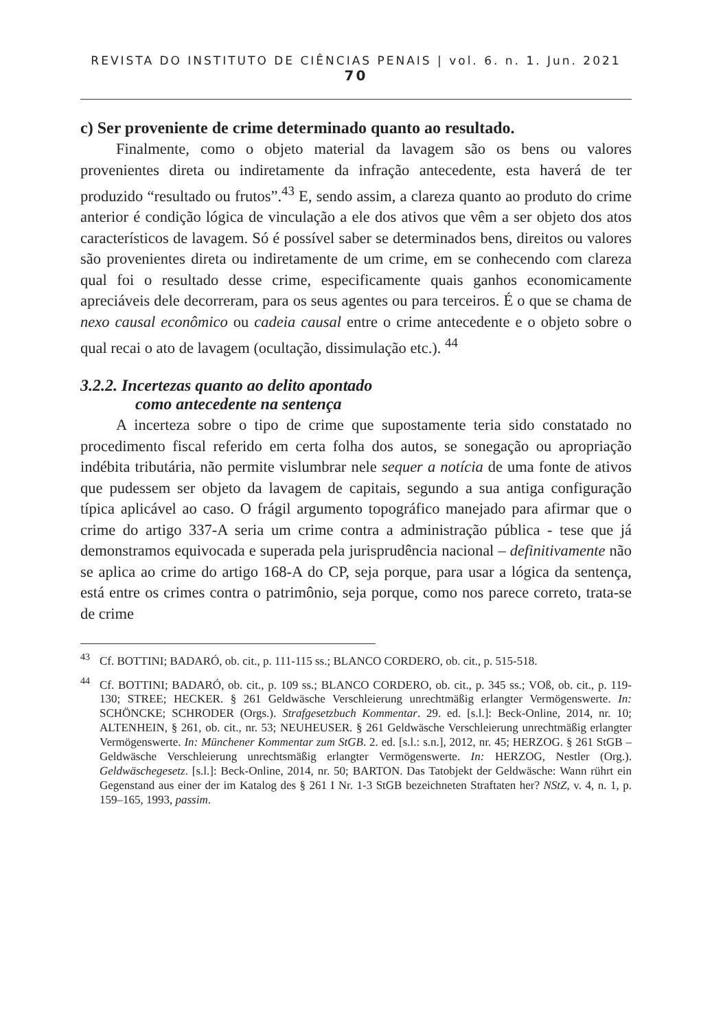REVISTA DO INSTITUTO DE CIÊNCIAS PENAIS | vol. 6. n. 1. Jun. 2021 70
c) Ser proveniente de crime determinado quanto ao resultado.
Finalmente, como o objeto material da lavagem são os bens ou valores provenientes direta ou indiretamente da infração antecedente, esta haverá de ter produzido “resultado ou frutos”.<sup>43</sup> E, sendo assim, a clareza quanto ao produto do crime anterior é condição lógica de vinculação a ele dos ativos que vêm a ser objeto dos atos característicos de lavagem. Só é possível saber se determinados bens, direitos ou valores são provenientes direta ou indiretamente de um crime, em se conhecendo com clareza qual foi o resultado desse crime, especificamente quais ganhos economicamente apreciáveis dele decorreram, para os seus agentes ou para terceiros. É o que se chama de nexo causal econômico ou cadeia causal entre o crime antecedente e o objeto sobre o qual recai o ato de lavagem (ocultação, dissimulação etc.). <sup>44</sup>
3.2.2. Incertezas quanto ao delito apontado
como antecedente na sentença
A incerteza sobre o tipo de crime que supostamente teria sido constatado no procedimento fiscal referido em certa folha dos autos, se sonegação ou apropriação indébita tributária, não permite vislumbrar nele sequer a notícia de uma fonte de ativos que pudessem ser objeto da lavagem de capitais, segundo a sua antiga configuração típica aplicável ao caso. O frágil argumento topográfico manejado para afirmar que o crime do artigo 337-A seria um crime contra a administração pública - tese que já demonstramos equivocada e superada pela jurisprudência nacional – definitivamente não se aplica ao crime do artigo 168-A do CP, seja porque, para usar a lógica da sentença, está entre os crimes contra o patrimônio, seja porque, como nos parece correto, trata-se de crime
<sup>43</sup> Cf. BOTTINI; BADARÓ, ob. cit., p. 111-115 ss.; BLANCO CORDERO, ob. cit., p. 515-518.
<sup>44</sup> Cf. BOTTINI; BADARÓ, ob. cit., p. 109 ss.; BLANCO CORDERO, ob. cit., p. 345 ss.; VOß, ob. cit., p. 119-130; STREE; HECKER. § 261 Geldwäsche Verschleierung unrechtmäßig erlangter Vermögenswerte. In: SCHÖNCKE; SCHRODER (Orgs.). Strafgesetzbuch Kommentar. 29. ed. [s.l.]: Beck-Online, 2014, nr. 10; ALTENHEIN, § 261, ob. cit., nr. 53; NEUHEUSER. § 261 Geldwäsche Verschleierung unrechtmäßig erlangter Vermögenswerte. In: Münchener Kommentar zum StGB. 2. ed. [s.l.: s.n.], 2012, nr. 45; HERZOG. § 261 StGB – Geldwäsche Verschleierung unrechtsmäßig erlangter Vermögenswerte. In: HERZOG, Nestler (Org.). Geldwäschegesetz. [s.l.]: Beck-Online, 2014, nr. 50; BARTON. Das Tatobjekt der Geldwäsche: Wann rührt ein Gegenstand aus einer der im Katalog des § 261 I Nr. 1-3 StGB bezeichneten Straftaten her? NStZ, v. 4, n. 1, p. 159–165, 1993, passim.